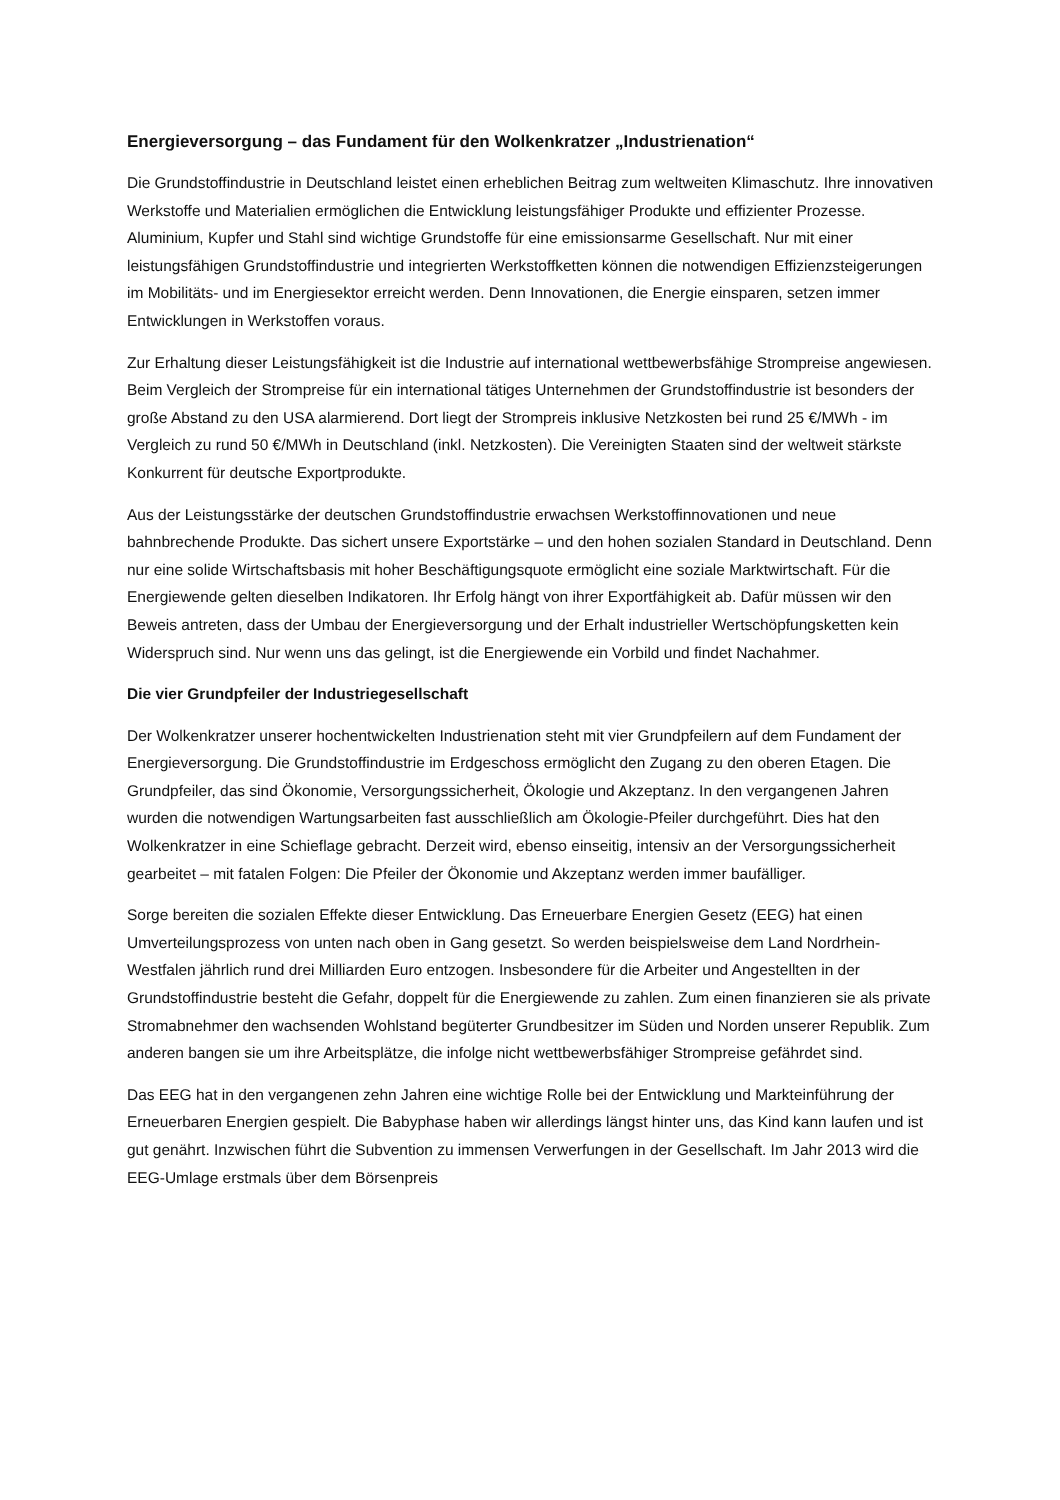Energieversorgung – das Fundament für den Wolkenkratzer „Industrienation“
Die Grundstoffindustrie in Deutschland leistet einen erheblichen Beitrag zum weltweiten Klimaschutz. Ihre innovativen Werkstoffe und Materialien ermöglichen die Entwicklung leistungsfähiger Produkte und effizienter Prozesse. Aluminium, Kupfer und Stahl sind wichtige Grundstoffe für eine emissionsarme Gesellschaft. Nur mit einer leistungsfähigen Grundstoffindustrie und integrierten Werkstoffketten können die notwendigen Effizienzsteigerungen im Mobilitäts- und im Energiesektor erreicht werden. Denn Innovationen, die Energie einsparen, setzen immer Entwicklungen in Werkstoffen voraus.
Zur Erhaltung dieser Leistungsfähigkeit ist die Industrie auf international wettbewerbsfähige Strompreise angewiesen. Beim Vergleich der Strompreise für ein international tätiges Unternehmen der Grundstoffindustrie ist besonders der große Abstand zu den USA alarmierend. Dort liegt der Strompreis inklusive Netzkosten bei rund 25 €/MWh - im Vergleich zu rund 50 €/MWh in Deutschland (inkl. Netzkosten). Die Vereinigten Staaten sind der weltweit stärkste Konkurrent für deutsche Exportprodukte.
Aus der Leistungsstärke der deutschen Grundstoffindustrie erwachsen Werkstoffinnovationen und neue bahnbrechende Produkte. Das sichert unsere Exportstärke – und den hohen sozialen Standard in Deutschland. Denn nur eine solide Wirtschaftsbasis mit hoher Beschäftigungsquote ermöglicht eine soziale Marktwirtschaft. Für die Energiewende gelten dieselben Indikatoren. Ihr Erfolg hängt von ihrer Exportfähigkeit ab. Dafür müssen wir den Beweis antreten, dass der Umbau der Energieversorgung und der Erhalt industrieller Wertschöpfungsketten kein Widerspruch sind. Nur wenn uns das gelingt, ist die Energiewende ein Vorbild und findet Nachahmer.
Die vier Grundpfeiler der Industriegesellschaft
Der Wolkenkratzer unserer hochentwickelten Industrienation steht mit vier Grundpfeilern auf dem Fundament der Energieversorgung. Die Grundstoffindustrie im Erdgeschoss ermöglicht den Zugang zu den oberen Etagen. Die Grundpfeiler, das sind Ökonomie, Versorgungssicherheit, Ökologie und Akzeptanz. In den vergangenen Jahren wurden die notwendigen Wartungsarbeiten fast ausschließlich am Ökologie-Pfeiler durchgeführt. Dies hat den Wolkenkratzer in eine Schieflage gebracht. Derzeit wird, ebenso einseitig, intensiv an der Versorgungssicherheit gearbeitet – mit fatalen Folgen: Die Pfeiler der Ökonomie und Akzeptanz werden immer baufälliger.
Sorge bereiten die sozialen Effekte dieser Entwicklung. Das Erneuerbare Energien Gesetz (EEG) hat einen Umverteilungsprozess von unten nach oben in Gang gesetzt. So werden beispielsweise dem Land Nordrhein-Westfalen jährlich rund drei Milliarden Euro entzogen. Insbesondere für die Arbeiter und Angestellten in der Grundstoffindustrie besteht die Gefahr, doppelt für die Energiewende zu zahlen. Zum einen finanzieren sie als private Stromabnehmer den wachsenden Wohlstand begüterter Grundbesitzer im Süden und Norden unserer Republik. Zum anderen bangen sie um ihre Arbeitsplätze, die infolge nicht wettbewerbsfähiger Strompreise gefährdet sind.
Das EEG hat in den vergangenen zehn Jahren eine wichtige Rolle bei der Entwicklung und Markteinführung der Erneuerbaren Energien gespielt. Die Babyphase haben wir allerdings längst hinter uns, das Kind kann laufen und ist gut genährt. Inzwischen führt die Subvention zu immensen Verwerfungen in der Gesellschaft. Im Jahr 2013 wird die EEG-Umlage erstmals über dem Börsenpreis